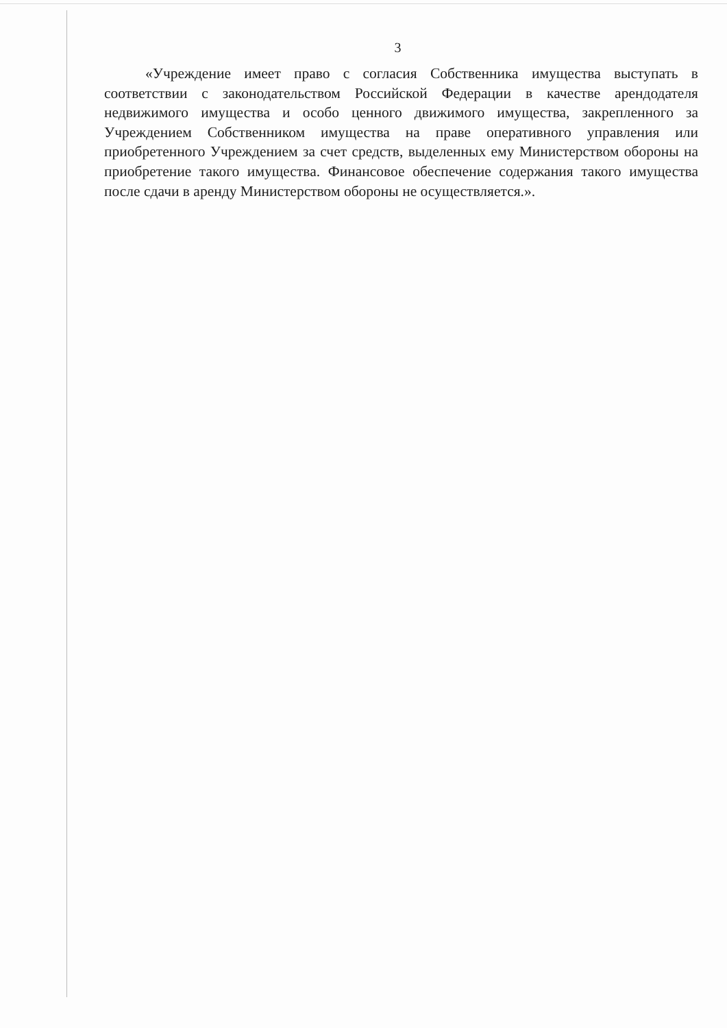3
«Учреждение имеет право с согласия Собственника имущества выступать в соответствии с законодательством Российской Федерации в качестве арендодателя недвижимого имущества и особо ценного движимого имущества, закрепленного за Учреждением Собственником имущества на праве оперативного управления или приобретенного Учреждением за счет средств, выделенных ему Министерством обороны на приобретение такого имущества. Финансовое обеспечение содержания такого имущества после сдачи в аренду Министерством обороны не осуществляется.».